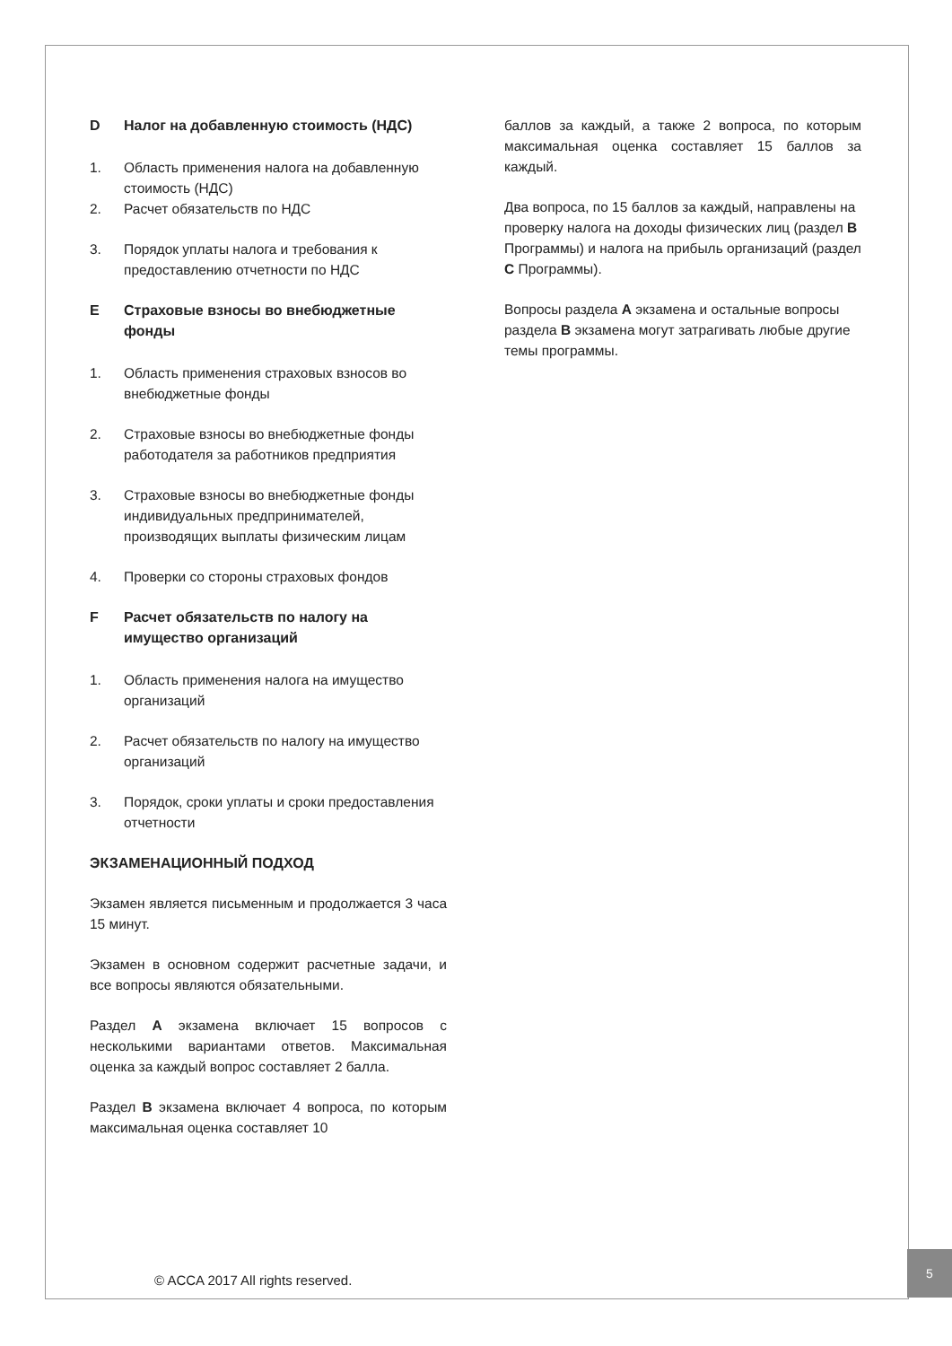D Налог на добавленную стоимость (НДС)
1. Область применения налога на добавленную стоимость (НДС)
2. Расчет обязательств по НДС
3. Порядок уплаты налога и требования к предоставлению отчетности по НДС
E Страховые взносы во внебюджетные фонды
1. Область применения страховых взносов во внебюджетные фонды
2. Страховые взносы во внебюджетные фонды работодателя за работников предприятия
3. Страховые взносы во внебюджетные фонды индивидуальных предпринимателей, производящих выплаты физическим лицам
4. Проверки со стороны страховых фондов
F Расчет обязательств по налогу на имущество организаций
1. Область применения налога на имущество организаций
2. Расчет обязательств по налогу на имущество организаций
3. Порядок, сроки уплаты и сроки предоставления отчетности
ЭКЗАМЕНАЦИОННЫЙ ПОДХОД
Экзамен является письменным и продолжается 3 часа 15 минут.
Экзамен в основном содержит расчетные задачи, и все вопросы являются обязательными.
Раздел A экзамена включает 15 вопросов с несколькими вариантами ответов. Максимальная оценка за каждый вопрос составляет 2 балла.
Раздел B экзамена включает 4 вопроса, по которым максимальная оценка составляет 10
баллов за каждый, а также 2 вопроса, по которым максимальная оценка составляет 15 баллов за каждый.
Два вопроса, по 15 баллов за каждый, направлены на проверку налога на доходы физических лиц (раздел B Программы) и налога на прибыль организаций (раздел C Программы).
Вопросы раздела A экзамена и остальные вопросы раздела B экзамена могут затрагивать любые другие темы программы.
© ACCA 2017 All rights reserved.
5